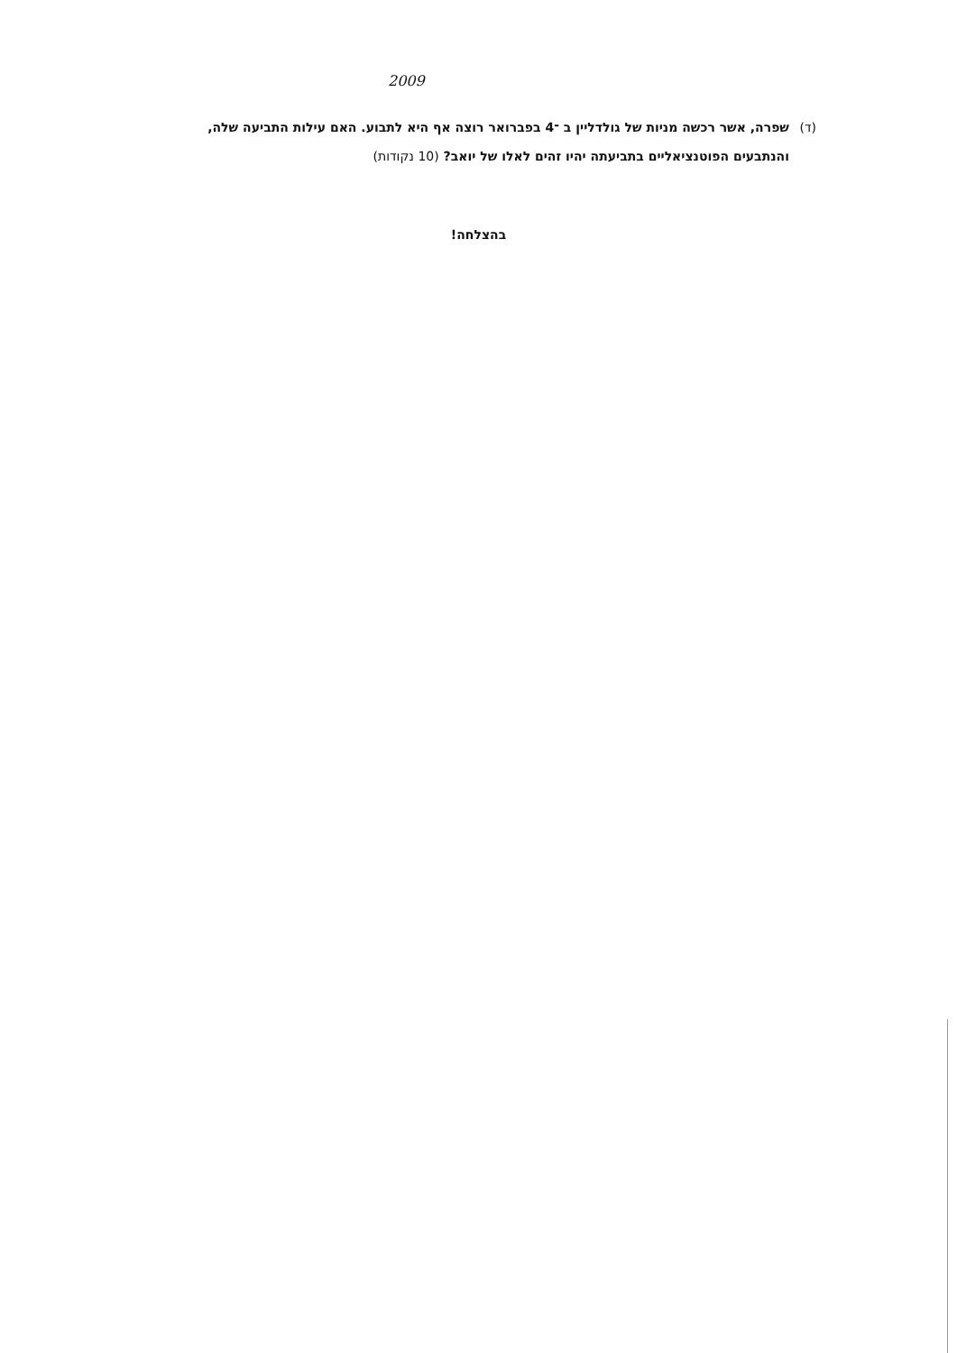2009
(ד) שפרה, אשר רכשה מניות של גולדליין ב ־4 בפברואר רוצה אף היא לתבוע. האם עילות התביעה שלה, והנתבעים הפוטנציאליים בתביעתה יהיו זהים לאלו של יואב? (10 נקודות)
בהצלחה!